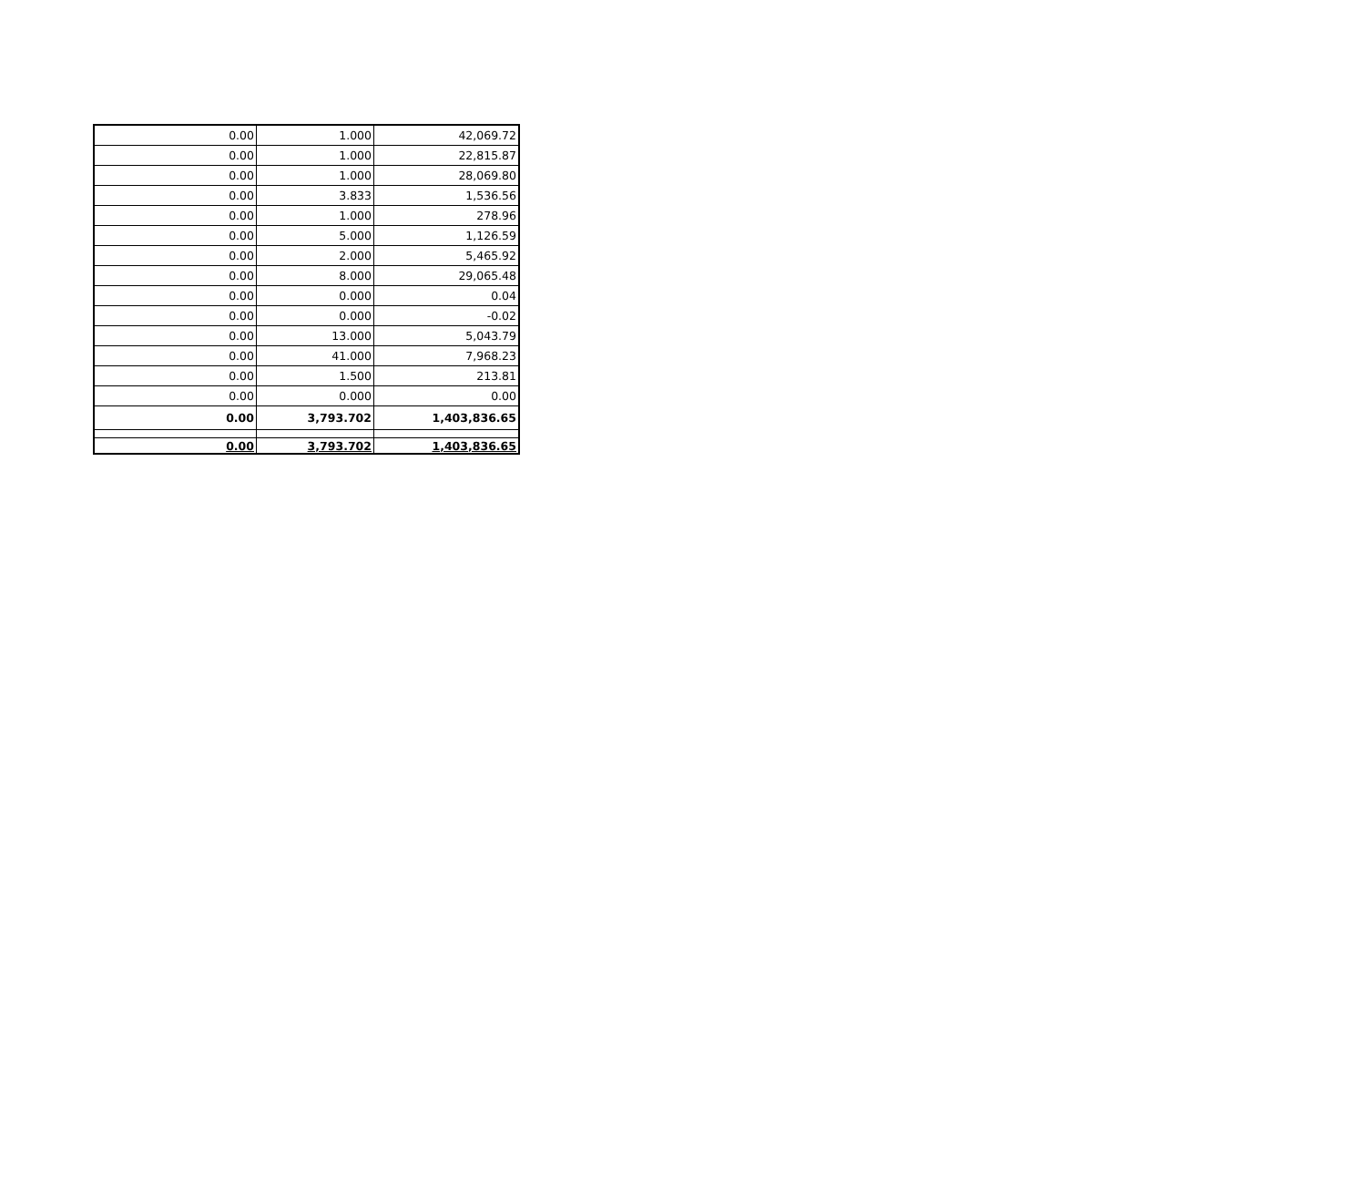| 0.00 | 1.000 | 42,069.72 |
| 0.00 | 1.000 | 22,815.87 |
| 0.00 | 1.000 | 28,069.80 |
| 0.00 | 3.833 | 1,536.56 |
| 0.00 | 1.000 | 278.96 |
| 0.00 | 5.000 | 1,126.59 |
| 0.00 | 2.000 | 5,465.92 |
| 0.00 | 8.000 | 29,065.48 |
| 0.00 | 0.000 | 0.04 |
| 0.00 | 0.000 | -0.02 |
| 0.00 | 13.000 | 5,043.79 |
| 0.00 | 41.000 | 7,968.23 |
| 0.00 | 1.500 | 213.81 |
| 0.00 | 0.000 | 0.00 |
| 0.00 | 3,793.702 | 1,403,836.65 |
| 0.00 | 3,793.702 | 1,403,836.65 |